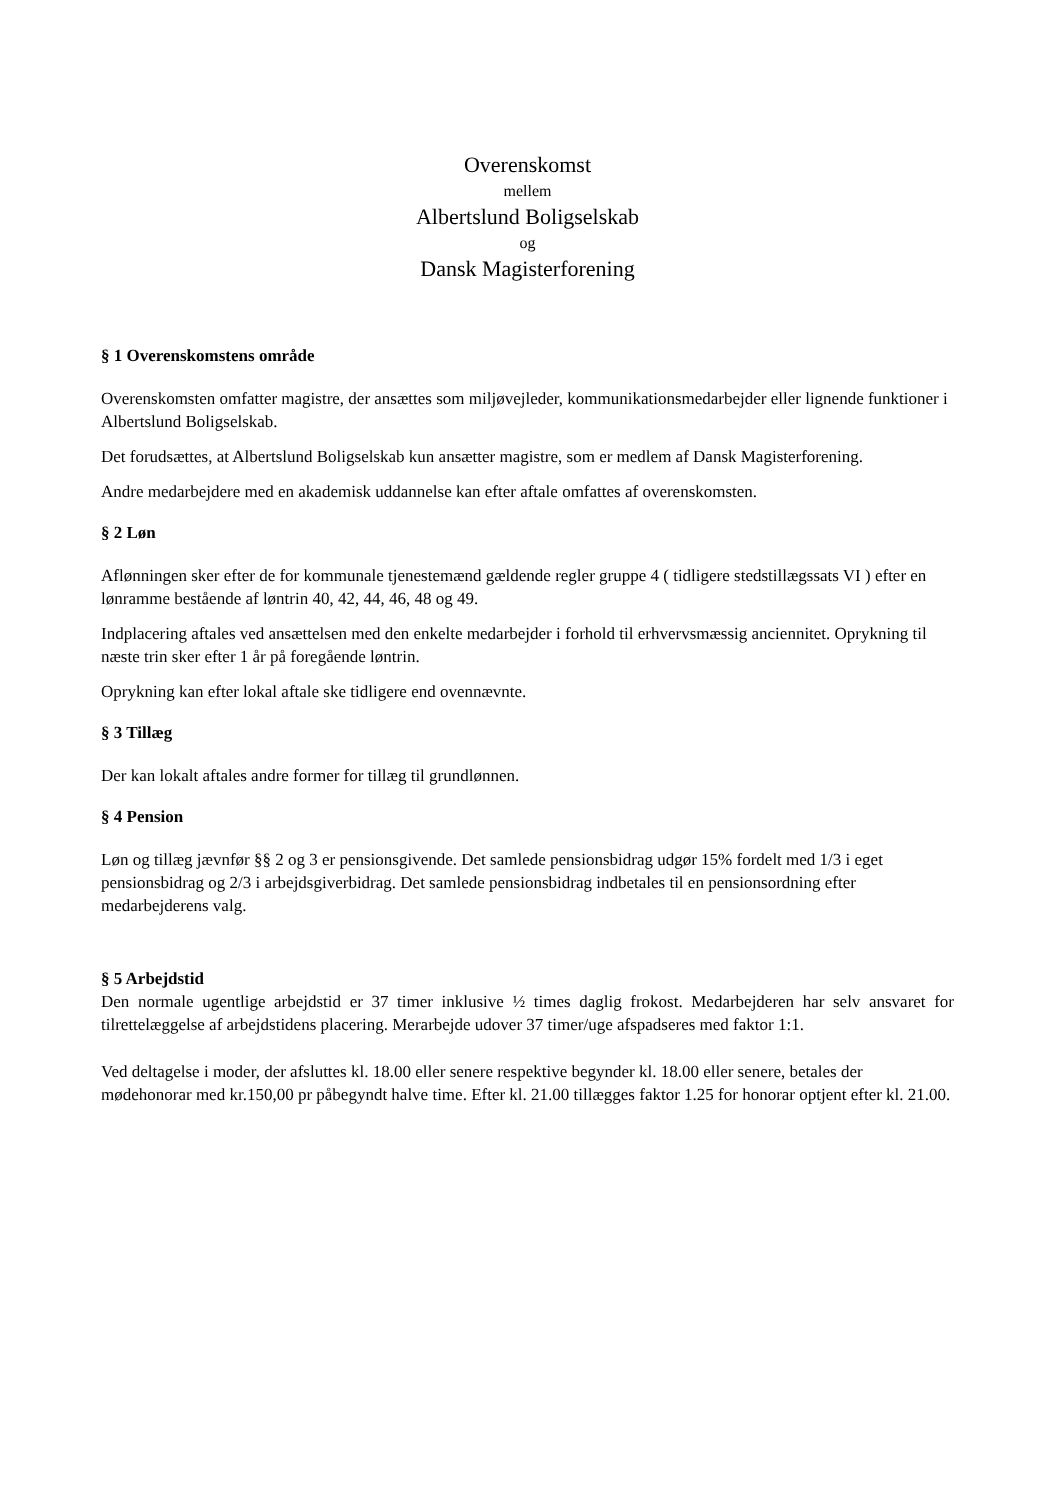Overenskomst
mellem
Albertslund Boligselskab
og
Dansk Magisterforening
§ 1 Overenskomstens område
Overenskomsten omfatter magistre, der ansættes som miljøvejleder, kommunikationsmedarbejder eller lignende funktioner i Albertslund Boligselskab.
Det forudsættes, at Albertslund Boligselskab kun ansætter magistre, som er medlem af Dansk Magisterforening.
Andre medarbejdere med en akademisk uddannelse kan efter aftale omfattes af overenskomsten.
§ 2 Løn
Aflønningen sker efter de for kommunale tjenestemænd gældende regler gruppe 4 ( tidligere stedstillægssats VI ) efter en lønramme bestående af løntrin 40, 42, 44, 46, 48 og 49.
Indplacering aftales ved ansættelsen med den enkelte medarbejder i forhold til erhvervsmæssig anciennitet. Oprykning til næste trin sker efter 1 år på foregående løntrin.
Oprykning kan efter lokal aftale ske tidligere end ovennævnte.
§ 3 Tillæg
Der kan lokalt aftales andre former for tillæg til grundlønnen.
§ 4 Pension
Løn og tillæg jævnfør §§ 2 og 3 er pensionsgivende. Det samlede pensionsbidrag udgør 15% fordelt med 1/3 i eget pensionsbidrag og 2/3 i arbejdsgiverbidrag. Det samlede pensionsbidrag indbetales til en pensionsordning efter medarbejderens valg.
§ 5 Arbejdstid
Den normale ugentlige arbejdstid er 37 timer inklusive ½ times daglig frokost. Medarbejderen har selv ansvaret for tilrettelæggelse af arbejdstidens placering. Merarbejde udover 37 timer/uge afspadseres med faktor 1:1.
Ved deltagelse i moder, der afsluttes kl. 18.00 eller senere respektive begynder kl. 18.00 eller senere, betales der mødehonorar med kr.150,00 pr påbegyndt halve time. Efter kl. 21.00 tillægges faktor 1.25 for honorar optjent efter kl. 21.00.